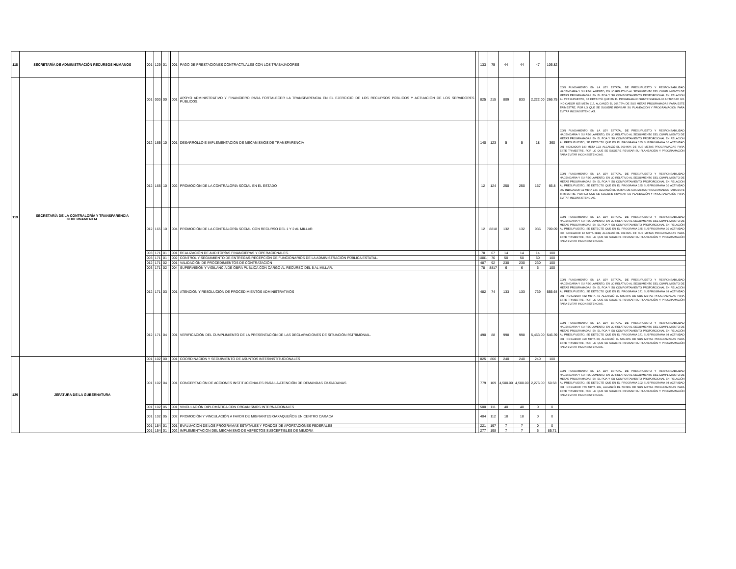| 118 | SECRETARÍA DE ADMINISTRACIÓN RECURSOS HUMANOS | 001 | 129 | 01 | | 001 | PAGO DE PRESTACIONES CONTRACTUALES CON LOS TRABAJADORES | | 133 | 75 | 44 | 44 | 47 | 106.82 | |
| 119 | SECRETARÍA DE LA CONTRALORÍA Y TRANSPARENCIA GUBERNAMENTAL | 001 | 000 | 00 | | 001 | APOYO ADMINISTRATIVO Y FINANCIERO PARA FORTALECER LA TRANSPARENCIA EN EL EJERCICIO DE LOS RECURSOS PÚBLICOS Y ACTUACIÓN DE LOS SERVIDORES PÚBLICOS. | | 825 | 215 | 809 | 833 | 2,222.00 | 266.75 | CON FUNDAMENTO EN LA LEY ESTATAL DE PRESUPUESTO Y RESPONSABILIDAD HACENDARIA Y SU REGLAMENTO, EN LO RELATIVO AL SEGUIMIENTO DEL CUMPLIMIENTO DE METAS PROGRAMADAS EN EL POA Y SU COMPORTAMIENTO PROPORCIONAL EN RELACIÓN AL PRESUPUESTO, SE DETECTÓ QUE EN EL PROGRAMA 00 SUBPROGRAMA 00 ACTIVIDAD 001 INDICADOR 825 META 215, ALCANZÓ EL 266.75% DE SUS METAS PROGRAMADAS PARA ESTE TRIMESTRE, POR LO QUE SE SUGIERE REVISAR SU PLANEACIÓN Y PROGRAMACIÓN PARA EVITAR INCONSISTENCIAS. |
| | | 012 | 165 | 10 | | 001 | DESARROLLO E IMPLEMENTACIÓN DE MECANISMOS DE TRANSPARENCIA | | 140 | 123 | 5 | 5 | 18 | 360 | CON FUNDAMENTO EN LA LEY ESTATAL DE PRESUPUESTO Y RESPONSABILIDAD HACENDARIA Y SU REGLAMENTO, EN LO RELATIVO AL SEGUIMIENTO DEL CUMPLIMIENTO DE METAS PROGRAMADAS EN EL POA Y SU COMPORTAMIENTO PROPORCIONAL EN RELACIÓN AL PRESUPUESTO, SE DETECTÓ QUE EN EL PROGRAMA 165 SUBPROGRAMA 10 ACTIVIDAD 001 INDICADOR 140 META 123, ALCANZÓ EL 360.00% DE SUS METAS PROGRAMADAS PARA ESTE TRIMESTRE, POR LO QUE SE SUGIERE REVISAR SU PLANEACIÓN Y PROGRAMACIÓN PARA EVITAR INCONSISTENCIAS. |
| | | 012 | 165 | 10 | | 002 | PROMOCIÓN DE LA CONTRALORÍA SOCIAL EN EL ESTADO | | 12 | 124 | 250 | 250 | 167 | 66.8 | CON FUNDAMENTO EN LA LEY ESTATAL DE PRESUPUESTO Y RESPONSABILIDAD HACENDARIA Y SU REGLAMENTO, EN LO RELATIVO AL SEGUIMIENTO DEL CUMPLIMIENTO DE METAS PROGRAMADAS EN EL POA Y SU COMPORTAMIENTO PROPORCIONAL EN RELACIÓN AL PRESUPUESTO, SE DETECTÓ QUE EN EL PROGRAMA 165 SUBPROGRAMA 10 ACTIVIDAD 002 INDICADOR 12 META 124, ALCANZÓ EL 66.80% DE SUS METAS PROGRAMADAS PARA ESTE TRIMESTRE, POR LO QUE SE SUGIERE REVISAR SU PLANEACIÓN Y PROGRAMACIÓN PARA EVITAR INCONSISTENCIAS. |
| | | 012 | 165 | 10 | | 004 | PROMOCIÓN DE LA CONTRALORÍA SOCIAL CON RECURSO DEL 1 Y 2 AL MILLAR. | | 12 | 8818 | 132 | 132 | 936 | 709.09 | CON FUNDAMENTO EN LA LEY ESTATAL DE PRESUPUESTO Y RESPONSABILIDAD HACENDARIA Y SU REGLAMENTO, EN LO RELATIVO AL SEGUIMIENTO DEL CUMPLIMIENTO DE METAS PROGRAMADAS EN EL POA Y SU COMPORTAMIENTO PROPORCIONAL EN RELACIÓN AL PRESUPUESTO, SE DETECTÓ QUE EN EL PROGRAMA 165 SUBPROGRAMA 10 ACTIVIDAD 004 INDICADOR 12 META 8818, ALCANZÓ EL 709.09% DE SUS METAS PROGRAMADAS PARA ESTE TRIMESTRE, POR LO QUE SE SUGIERE REVISAR SU PLANEACIÓN Y PROGRAMACIÓN PARA EVITAR INCONSISTENCIAS. |
| | | 003 | 171 | 01 | | 001 | REALIZACIÓN DE AUDITORÍAS FINANCIERAS Y OPERACIONALES. | | 78 | 67 | 14 | 14 | 14 | 100 | |
| | | 003 | 171 | 01 | | 002 | CONTROL Y SEGUIMIENTO DE ENTREGAS-RECEPCIÓN DE FUNCIONARIOS DE LA ADMINISTRACIÓN PÚBLICA ESTATAL. | | 1001 | 70 | 50 | 50 | 50 | 100 | |
| | | 012 | 171 | 02 | | 001 | VALIDACIÓN DE PROCEDIMIENTOS DE CONTRATACIÓN | | 487 | 92 | 230 | 230 | 230 | 100 | |
| | | 003 | 171 | 02 | | 004 | SUPERVISIÓN Y VIGILANCIA DE OBRA PÚBLICA CON CARGO AL RECURSO DEL 5 AL MILLAR. | | 78 | 8817 | 6 | 6 | 6 | 100 | |
| | | 012 | 171 | 03 | | 001 | ATENCIÓN Y RESOLUCIÓN DE PROCEDIMIENTOS ADMINISTRATIVOS | | 482 | 74 | 133 | 133 | 739 | 555.64 | CON FUNDAMENTO EN LA LEY ESTATAL DE PRESUPUESTO Y RESPONSABILIDAD HACENDARIA Y SU REGLAMENTO, EN LO RELATIVO AL SEGUIMIENTO DEL CUMPLIMIENTO DE METAS PROGRAMADAS EN EL POA Y SU COMPORTAMIENTO PROPORCIONAL EN RELACIÓN AL PRESUPUESTO, SE DETECTÓ QUE EN EL PROGRAMA 171 SUBPROGRAMA 03 ACTIVIDAD 001 INDICADOR 482 META 74, ALCANZÓ EL 555.64% DE SUS METAS PROGRAMADAS PARA ESTE TRIMESTRE, POR LO QUE SE SUGIERE REVISAR SU PLANEACIÓN Y PROGRAMACIÓN PARA EVITAR INCONSISTENCIAS. |
| | | 012 | 171 | 04 | | 001 | VERIFICACIÓN DEL CUMPLIMIENTO DE LA PRESENTACIÓN DE LAS DECLARACIONES DE SITUACIÓN PATRIMONIAL. | | 490 | 88 | 998 | 998 | 5,453.00 | 546.39 | CON FUNDAMENTO EN LA LEY ESTATAL DE PRESUPUESTO Y RESPONSABILIDAD HACENDARIA Y SU REGLAMENTO, EN LO RELATIVO AL SEGUIMIENTO DEL CUMPLIMIENTO DE METAS PROGRAMADAS EN EL POA Y SU COMPORTAMIENTO PROPORCIONAL EN RELACIÓN AL PRESUPUESTO, SE DETECTÓ QUE EN EL PROGRAMA 171 SUBPROGRAMA 04 ACTIVIDAD 001 INDICADOR 490 META 80, ALCANZÓ EL 546.39% DE SUS METAS PROGRAMADAS PARA ESTE TRIMESTRE, POR LO QUE SE SUGIERE REVISAR SU PLANEACIÓN Y PROGRAMACIÓN PARA EVITAR INCONSISTENCIAS. |
| 120 | JEFATURA DE LA GUBERNATURA | 001 | 102 | 00 | | 001 | COORDINACION Y SEGUIMIENTO DE ASUNTOS INTERINSTITUCIONALES | | 825 | 806 | 240 | 240 | 240 | 100 | |
| | | 001 | 102 | 04 | | 001 | CONCERTACIÓN DE ACCIONES INSTITUCIONALES PARA LA ATENCIÓN DE DEMANDAS CIUDADANAS | | 779 | 109 | 4,500.00 | 4,500.00 | 2,276.00 | 50.58 | CON FUNDAMENTO EN LA LEY ESTATAL DE PRESUPUESTO Y RESPONSABILIDAD HACENDARIA Y SU REGLAMENTO, EN LO RELATIVO AL SEGUIMIENTO DEL CUMPLIMIENTO DE METAS PROGRAMADAS EN EL POA Y SU COMPORTAMIENTO PROPORCIONAL EN RELACIÓN AL PRESUPUESTO, SE DETECTÓ QUE EN EL PROGRAMA 102 SUBPROGRAMA 04 ACTIVIDAD 001 INDICADOR 779 META 109, ALCANZÓ EL 50.58% DE SUS METAS PROGRAMADAS PARA ESTE TRIMESTRE, POR LO QUE SE SUGIERE REVISAR SU PLANEACIÓN Y PROGRAMACIÓN PARA EVITAR INCONSISTENCIAS. |
| | | 001 | 102 | 05 | | 001 | VINCULACIÓN DIPLOMÁTICA CON ORGANISMOS INTERNACIONALES | | 500 | 111 | 40 | 40 | 0 | 0 | |
| | | 001 | 102 | 05 | | 002 | PROMOCIÓN Y VINCULACIÓN A FAVOR DE MIGRANTES OAXAQUEÑOS EN CENTRO OAXACA | | 404 | 112 | 18 | 18 | 0 | 0 | |
| | | 001 | 154 | 01 | | 001 | EVALUACION DE LOS PROGRAMAS ESTATALES Y FONDOS DE APORTACIONES FEDERALES | | 221 | 197 | 7 | 7 | 0 | 0 | |
| | | 001 | 154 | 01 | | 002 | IMPLEMENTACIÓN DEL MECANISMO DE ASPECTOS SUSCEPTIBLES DE MEJORA | | 277 | 198 | 7 | 7 | 6 | 85.71 | |